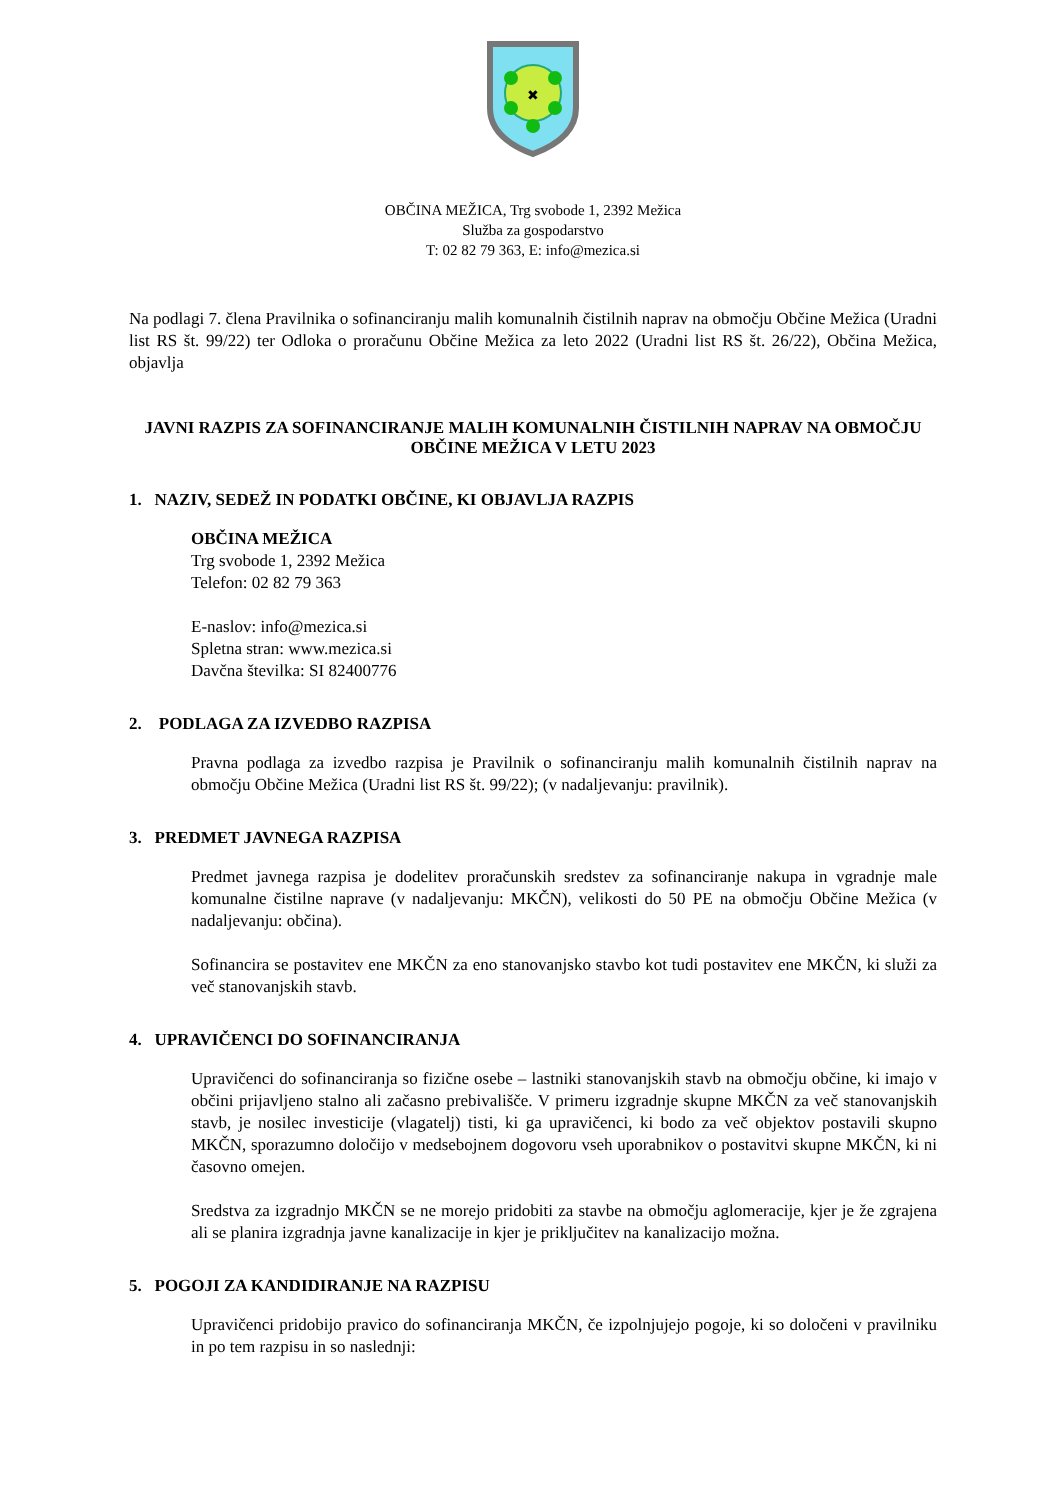✖
OBČINA MEŽICA, Trg svobode 1, 2392 Mežica
Služba za gospodarstvo
T: 02 82 79 363, E: info@mezica.si
Na podlagi 7. člena Pravilnika o sofinanciranju malih komunalnih čistilnih naprav na območju Občine Mežica (Uradni list RS št. 99/22) ter Odloka o proračunu Občine Mežica za leto 2022 (Uradni list RS št. 26/22), Občina Mežica, objavlja
JAVNI RAZPIS ZA SOFINANCIRANJE MALIH KOMUNALNIH ČISTILNIH NAPRAV NA OBMOČJU OBČINE MEŽICA V LETU 2023
1. NAZIV, SEDEŽ IN PODATKI OBČINE, KI OBJAVLJA RAZPIS
OBČINA MEŽICA
Trg svobode 1, 2392 Mežica
Telefon: 02 82 79 363
E-naslov: info@mezica.si
Spletna stran: www.mezica.si
Davčna številka: SI 82400776
2. PODLAGA ZA IZVEDBO RAZPISA
Pravna podlaga za izvedbo razpisa je Pravilnik o sofinanciranju malih komunalnih čistilnih naprav na območju Občine Mežica (Uradni list RS št. 99/22); (v nadaljevanju: pravilnik).
3. PREDMET JAVNEGA RAZPISA
Predmet javnega razpisa je dodelitev proračunskih sredstev za sofinanciranje nakupa in vgradnje male komunalne čistilne naprave (v nadaljevanju: MKČN), velikosti do 50 PE na območju Občine Mežica (v nadaljevanju: občina).
Sofinancira se postavitev ene MKČN za eno stanovanjsko stavbo kot tudi postavitev ene MKČN, ki služi za več stanovanjskih stavb.
4. UPRAVIČENCI DO SOFINANCIRANJA
Upravičenci do sofinanciranja so fizične osebe – lastniki stanovanjskih stavb na območju občine, ki imajo v občini prijavljeno stalno ali začasno prebivališče. V primeru izgradnje skupne MKČN za več stanovanjskih stavb, je nosilec investicije (vlagatelj) tisti, ki ga upravičenci, ki bodo za več objektov postavili skupno MKČN, sporazumno določijo v medsebojnem dogovoru vseh uporabnikov o postavitvi skupne MKČN, ki ni časovno omejen.
Sredstva za izgradnjo MKČN se ne morejo pridobiti za stavbe na območju aglomeracije, kjer je že zgrajena ali se planira izgradnja javne kanalizacije in kjer je priključitev na kanalizacijo možna.
5. POGOJI ZA KANDIDIRANJE NA RAZPISU
Upravičenci pridobijo pravico do sofinanciranja MKČN, če izpolnjujejo pogoje, ki so določeni v pravilniku in po tem razpisu in so naslednji: